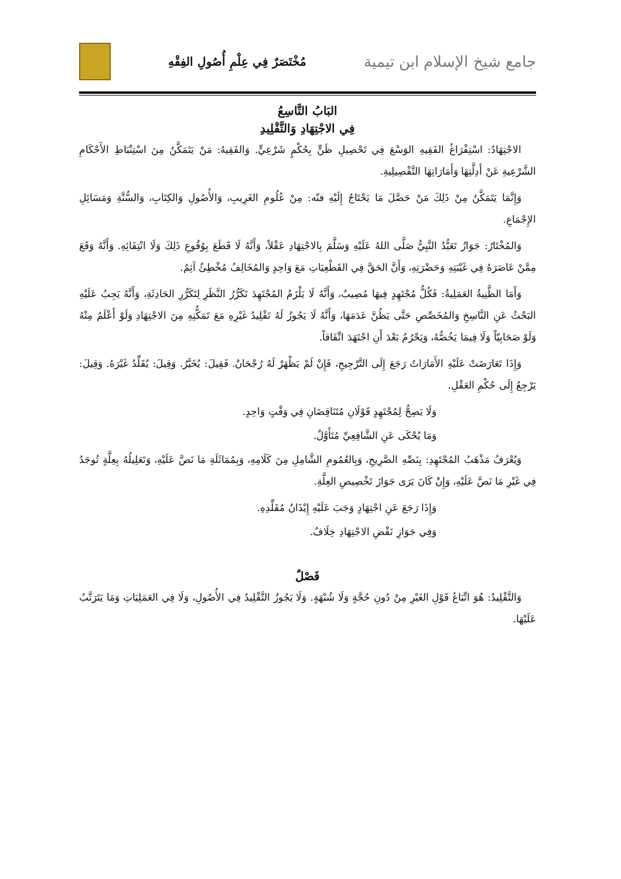جامع شيخ الإسلام ابن تيمية
مُخْتَصَرٌ فِي عِلْمِ أُصُولِ الفِقْهِ
البَابُ التَّاسِعُ
فِي الاجْتِهَادِ وَالتَّقْلِيدِ
الاجْتِهَادُ: اسْتِفْرَاغُ الفَقِيهِ الوَسْعَ فِي تَحْصِيلِ ظَنٍّ بِحُكْمٍ شَرْعِيٍّ. وَالفَقِيهُ: مَنْ يَتَمَكَّنُ مِنَ اسْتِنْبَاطِ الأَحْكَامِ الشَّرْعِيةِ عَنْ أَدِلَّتِهَا وَأَمَارَاتِهَا التَّفْصِيلِيةِ.
وَإِنَّمَا يَتَمَكَّنُ مِنْ ذَلِكَ مَنْ حَصَّلَ مَا يَحْتَاجُ إِلَيْهِ فنّه: مِنْ عُلُومِ الغَرِيبِ، وَالأُصُولِ وَالكِتَابِ، وَالسُّنَّةِ وَمَسَائِلِ الإِجْمَاعِ.
وَالمُخْتَارُ: جَوَازُ تَعَبُّدُ النَّبِيُّ صَلَّى اللهُ عَلَيْهِ وَسَلَّمَ بِالاجْتِهَادِ عَقْلاً، وَأَنَّهُ لَا قَطَعَ بِوُقُوعِ ذَلِكَ وَلَا انْتِفَائِهِ. وَأَنَّهُ وَقَعَ مِمَّنْ عَاصَرَهُ فِي غَيْبَتِهِ وَحَضْرَتِهِ، وَأَنَّ الحَقَّ فِي القَطْعِيَاتِ مَعَ وَاحِدٍ وَالمُخَالِفُ مُخْطِئٌ آثِمٌ.
وَأَمَا الظَّنِيةُ العَمَلِيةُ: فَكُلُّ مُجْتَهِدٍ فِيهَا مُصِيبٌ، وَأَنَّهُ لَا يَلْزَمُ المُجْتَهِدَ تَكَرُّرُ النَّظَرِ لِتَكَرُّرِ الحَادِثَةِ، وَأَنَّهُ يَجِبُ عَلَيْهِ البَحْثُ عَنِ النَّاسِخِ وَالمُخَصِّصِ حَتَّى يَظُنَّ عَدَمَهَا، وَأَنَّهُ لَا يَجُوزُ لَهُ تَقْلِيدُ غَيْرِهِ مَعَ تَمَكُّنِهِ مِنَ الاجْتِهَادِ وَلَوْ أَعْلَمُ مِنْهُ وَلَوْ صَحَابِيّاً وَلَا فِيمَا يَخُصُّهُ، وَيَحْرُمُ بَعْدَ أَنِ اجْتَهَدَ اتِّفَاقاً.
وَإِذَا تَعَارَضَتْ عَلَيْهِ الأَمَارَاتُ رَجَعَ إِلَى التَّرْجِيحِ، فَإِنْ لَمْ يَظْهَرْ لَهُ رُجْحَانٌ. فَقِيلَ: يُخَيَّرُ. وَقِيلَ: يُقَلِّدُ غَيْرَهُ. وَقِيلَ: يَرْجِعُ إِلَى حُكْمِ العَقْلِ.
وَلَا يَصِحُّ لِمُجْتَهِدٍ قَوْلَانِ مُتَنَاقِضَانِ فِي وَقْتٍ وَاحِدٍ.
وَمَا يُحْكَى عَنِ الشَّافِعِيِّ مُتَأَوَّلٌ.
وَيُعْرَفُ مَذْهَبُ المُجْتَهِدِ: بِنَصِّهِ الصَّرِيحِ، وَبِالعُمُومِ الشَّامِلِ مِنَ كَلَامِهِ، وَبِمُمَاثَلَةِ مَا نَصَّ عَلَيْهِ، وَتَعَلِيلُهُ بِعِلَّةٍ تُوجَدُ فِي غَيْرِ مَا نَصَّ عَلَيْهِ، وَإِنْ كَانَ يَرَى جَوَازَ تَخْصِيصِ العِلَّةِ.
وَإِذَا رَجَعَ عَنِ اجْتِهَادٍ وَجَبَ عَلَيْهِ إِيْذَانُ مُقَلِّدِهِ.
وَفِي جَوَازِ نَقْضِ الاجْتِهَادِ خِلَافٌ.
فَصْلٌ
وَالتَّقْلِيدُ: هُوَ اتِّبَاعُ قَوْلِ الغَيْرِ مِنْ دُونِ حُجَّةٍ وَلَا شُبْهَةٍ. وَلَا يَجُوزُ التَّقْلِيدُ فِي الأُصُولِ، وَلَا فِي العَمَلِيَاتِ وَمَا يَتَرَتَّبُ عَلَيْهَا.